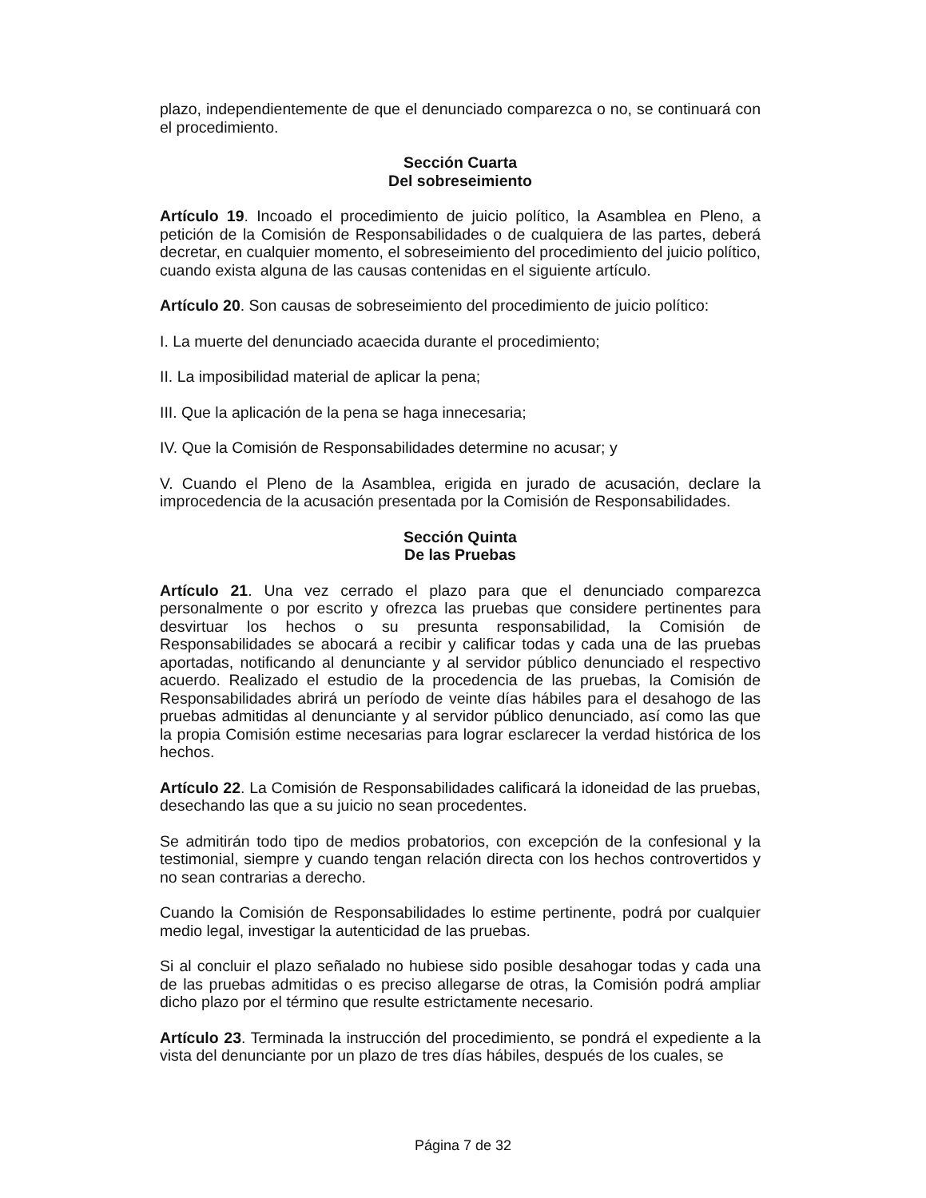plazo, independientemente de que el denunciado comparezca o no, se continuará con el procedimiento.
Sección Cuarta
Del sobreseimiento
Artículo 19. Incoado el procedimiento de juicio político, la Asamblea en Pleno, a petición de la Comisión de Responsabilidades o de cualquiera de las partes, deberá decretar, en cualquier momento, el sobreseimiento del procedimiento del juicio político, cuando exista alguna de las causas contenidas en el siguiente artículo.
Artículo 20. Son causas de sobreseimiento del procedimiento de juicio político:
I. La muerte del denunciado acaecida durante el procedimiento;
II. La imposibilidad material de aplicar la pena;
III. Que la aplicación de la pena se haga innecesaria;
IV. Que la Comisión de Responsabilidades determine no acusar; y
V. Cuando el Pleno de la Asamblea, erigida en jurado de acusación, declare la improcedencia de la acusación presentada por la Comisión de Responsabilidades.
Sección Quinta
De las Pruebas
Artículo 21. Una vez cerrado el plazo para que el denunciado comparezca personalmente o por escrito y ofrezca las pruebas que considere pertinentes para desvirtuar los hechos o su presunta responsabilidad, la Comisión de Responsabilidades se abocará a recibir y calificar todas y cada una de las pruebas aportadas, notificando al denunciante y al servidor público denunciado el respectivo acuerdo. Realizado el estudio de la procedencia de las pruebas, la Comisión de Responsabilidades abrirá un período de veinte días hábiles para el desahogo de las pruebas admitidas al denunciante y al servidor público denunciado, así como las que la propia Comisión estime necesarias para lograr esclarecer la verdad histórica de los hechos.
Artículo 22. La Comisión de Responsabilidades calificará la idoneidad de las pruebas, desechando las que a su juicio no sean procedentes.
Se admitirán todo tipo de medios probatorios, con excepción de la confesional y la testimonial, siempre y cuando tengan relación directa con los hechos controvertidos y no sean contrarias a derecho.
Cuando la Comisión de Responsabilidades lo estime pertinente, podrá por cualquier medio legal, investigar la autenticidad de las pruebas.
Si al concluir el plazo señalado no hubiese sido posible desahogar todas y cada una de las pruebas admitidas o es preciso allegarse de otras, la Comisión podrá ampliar dicho plazo por el término que resulte estrictamente necesario.
Artículo 23. Terminada la instrucción del procedimiento, se pondrá el expediente a la vista del denunciante por un plazo de tres días hábiles, después de los cuales, se
Página 7 de 32